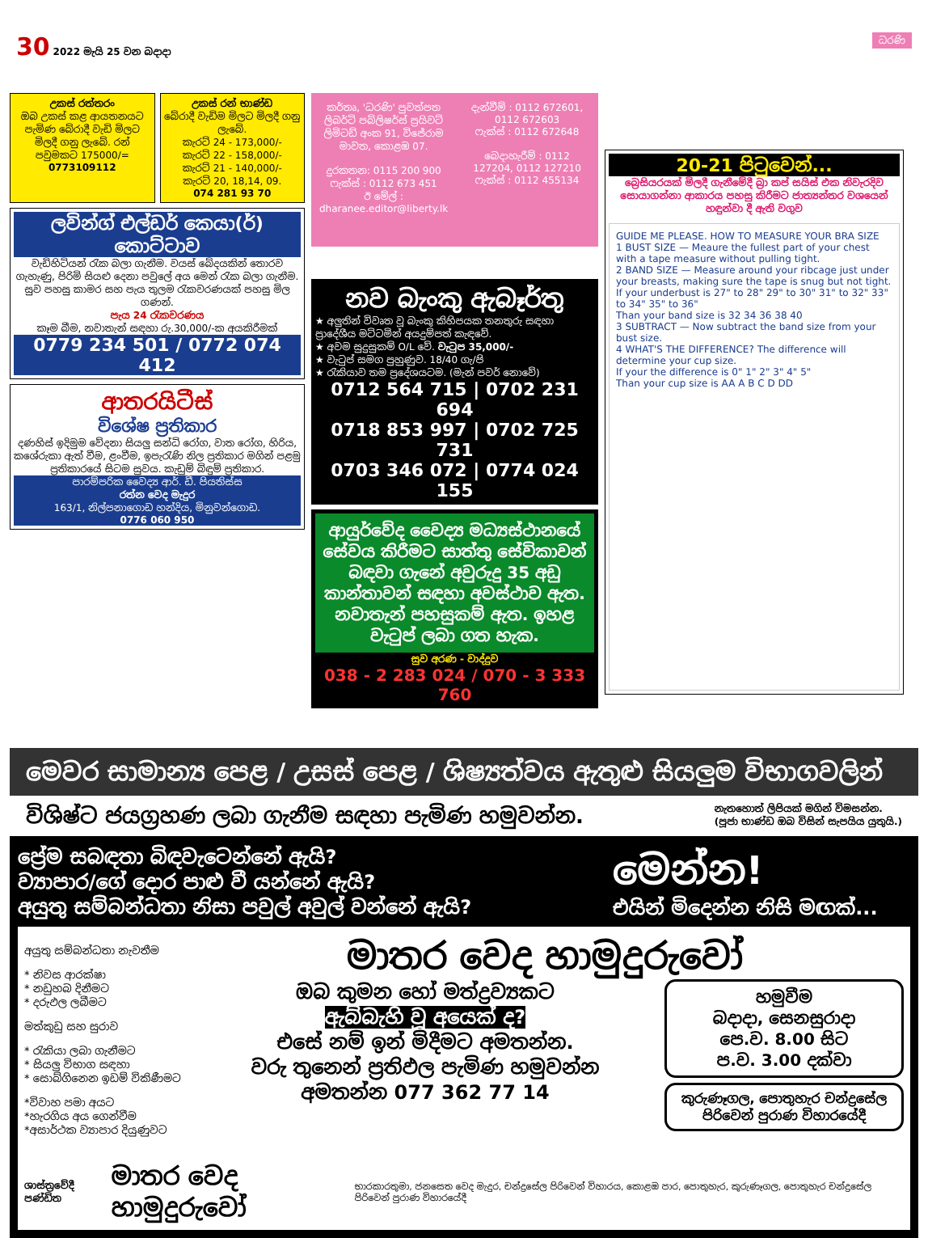30 2022 මැයි 25 වන බදාදා ධරණි
උකස් රත්තරං
ඔබ උකස් කළ ආයතනයට පැමිණ බේරාදී වැඩි මිලට මිලදී ගනු ලැබේ. රන් පවුමකට 175000/=
0773109112
උකස් රන් භාණ්ඩ
බේරාදී වැඩිම මිලට මිලදී ගනු ලැබේ.
කැරට් 24 - 173,000/-
කැරට් 22 - 158,000/-
කැරට් 21 - 140,000/-
කැරට් 20, 18,14, 09.
074 281 93 70
ලවින්ග් එල්ඩර් කෙයා(ර්) කොට්ටාව
වැඩිහිටියන් රැක බලා ගැනීම. වයස් බේදයකින් තොරව ගැහැණු, පිරිමි සියළු දෙනා පවුලේ අය මෙන් රැක බලා ගැනීම. සුව පහසු කාමර සහ පැය තුලම රැකවරණයක් පහසු මිල ගණන්.
පැය 24 රැකවරණය
කෑම බීම, නවාතැන් සඳහා රු.30,000/-ක අයකිරීමක්
0779 234 501 / 0772 074 412
ආතරයිටීස්
විශේෂ ප්‍රතිකාර
දණහිස් ඉදිමුම වේදනා සියලු සන්ධි රෝග, වාත රෝග, හිරිය, කශේරුකා ඇත් වීම, ළංවීම, ඉපැරැණි නිල ප්‍රතිකාර මගින් පළමු ප්‍රතිකාරයේ සිටම සුවය. කැඩුම් බිඳුම් ප්‍රතිකාර.
පාරම්පරික වෛද්‍ය ආර්. ඩී. පියතිස්ස
රත්න වෙද මැදුර
163/1, නිල්පනාගොඩ හන්දිය, මිනුවන්ගොඩ.
0776 060 950
කර්තෘ, 'ධරණි' පුවත්පත ලිබර්ටි පබ්ලිෂර්ස් ප්‍රයිවට් ලිමිටඩ් අංක 91, විජේරාම මාවත, කොළඹ 07.
දුරකතන: 0115 200 900
ෆැක්ස් : 0112 673 451
ඊ මේල් : dharanee.editor@liberty.lk
දැන්වීම් : 0112 672601, 0112 672603
ෆැක්ස් : 0112 672648
බෙදාහැරීම් : 0112 127204, 0112 127210
ෆැක්ස් : 0112 455134
නව බැංකු ඇබෑර්තු
★ අලුතින් විවෘත වූ බැංකු කිහිපයක තනතුරු සඳහා ප්‍රාදේශීය මට්ටමින් අයදුම්පත් කැඳවේ.
★ අවම සුදුසුකම් O/L වේ. වැටුප 35,000/-
★ වැටුප් සමග පුහුණුව. 18/40 ගැ/පි
★ රැකියාව තම ප්‍රදේශයටම. (මැන් පවර් නොවේ)
0712 564 715 | 0702 231 694
0718 853 997 | 0702 725 731
0703 346 072 | 0774 024 155
ආයුර්වේද වෛද්‍ය මධ්‍යස්ථානයේ සේවය කිරීමට සාත්තු සේවිකාවන් බඳවා ගැනේ අවුරුදු 35 අඩු කාන්තාවන් සඳහා අවස්ථාව ඇත. නවාතැන් පහසුකම් ඇත. ඉහළ වැටුප් ලබා ගත හැක.
සුව අරණ - වාද්දුව
038 - 2 283 024 / 070 - 3 333 760
20-21 පිටුවෙන්...
බ්‍රෙසියරයක් මිලදී ගැනීමේදී බ්‍රා කප් සයිස් එක නිවැරදිව සොයාගන්නා ආකාරය පහසු කිරීමට ජාත්‍යන්තර වශයෙන් හඳුන්වා දී ඇති වගුව
GUIDE ME PLEASE. HOW TO MEASURE YOUR BRA SIZE
1 BUST SIZE — Meaure the fullest part of your chest with a tape measure without pulling tight.
2 BAND SIZE — Measure around your ribcage just under your breasts, making sure the tape is snug but not tight.
If your underbust is 27" to 28" 29" to 30" 31" to 32" 33" to 34" 35" to 36"
Than your band size is 32 34 36 38 40
3 SUBTRACT — Now subtract the band size from your bust size.
4 WHAT'S THE DIFFERENCE? The difference will determine your cup size.
If your the difference is 0" 1" 2" 3" 4" 5"
Than your cup size is AA A B C D DD
මෙවර සාමාන්‍ය පෙළ / උසස් පෙළ / ශිෂ්‍යත්වය ඇතුළු සියලුම විභාගවලින්
විශිෂ්ට ජයග්‍රහණ ලබා ගැනීම සඳහා පැමිණ හමුවන්න. නැතහොත් ලිපියක් මගින් විමසන්න.
(පූජා භාණ්ඩ ඔබ විසින් සැපයිය යුතුයි.)
ප්‍රේම සබඳතා බිඳවැටෙන්නේ ඇයි?
ව්‍යාපාර/ගේ දොර පාළු වී යන්නේ ඇයි?
අයුතු සම්බන්ධතා නිසා පවුල් අවුල් වන්නේ ඇයි?
මෙන්න!
එයින් මිදෙන්න නිසි මඟක්...
අයුතු සම්බන්ධතා නැවතීම
* නිවස ආරක්ෂා
* නඩුහබ දිනීමට
* දරුඵල ලබීමට
මත්කුඩු සහ සුරාව
* රැකියා ලබා ගැනීමට
* සියලු විභාග සඳහා
* සොබ්ගිනෙන ඉඩම් විකිණීමට
*විවාහ පමා අයට
*හැරගිය අය ගෙන්වීම
*අසාර්ථක ව්‍යාපාර දියුණුවට
මාතර වෙද හාමුදුරුවෝ
ඔබ කුමන හෝ මත්ද්‍රව්‍යකට
ඇබ්බැහි වූ අයෙක් ද?
එසේ නම් ඉන් මිදීමට අමතන්න.
වරු තුනෙන් ප්‍රතිඵල පැමිණ හමුවන්න
අමතන්න 077 362 77 14
හමුවීම
බදාදා, සෙනසුරාදා
පෙ.ව. 8.00 සිට
ප.ව. 3.00 දක්වා
කුරුණෑගල, පොතුහැර චන්ද්‍රසේල පිරිවෙන් පුරාණ විහාරයේදී
ශාස්ත්‍රවේදී පණ්ඩිත මාතර වෙද හාමුදුරුවෝ භාරකාරතුමා, ජනසෙත වෙද මැදුර, චන්ද්‍රසේල පිරිවෙන් විහාරය, කොළඹ පාර, පොතුහැර, කුරුණෑගල, පොතුහැර චන්ද්‍රසේල පිරිවෙන් පුරාණ විහාරයේදී